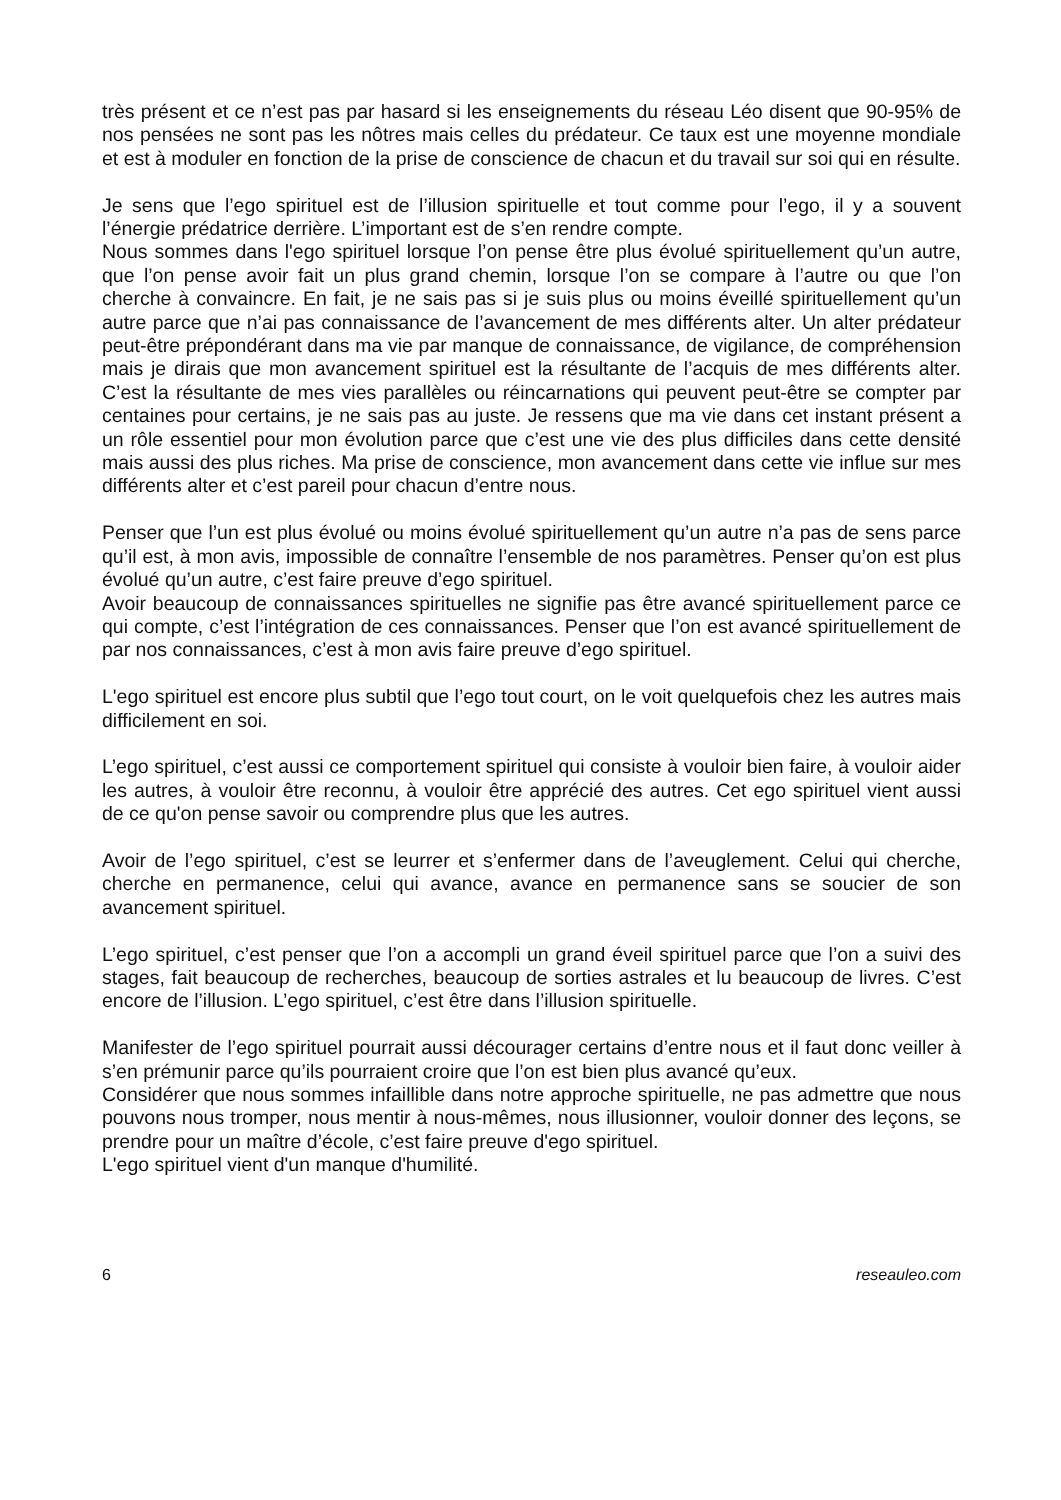très présent et ce n’est pas par hasard si les enseignements du réseau Léo disent que 90-95% de nos pensées ne sont pas les nôtres mais celles du prédateur. Ce taux est une moyenne mondiale et est à moduler en fonction de la prise de conscience de chacun et du travail sur soi qui en résulte.
Je sens que l’ego spirituel est de l’illusion spirituelle et tout comme pour l’ego, il y a souvent l’énergie prédatrice derrière. L’important est de s’en rendre compte.
Nous sommes dans l'ego spirituel lorsque l’on pense être plus évolué spirituellement qu’un autre, que l’on pense avoir fait un plus grand chemin, lorsque l’on se compare à l’autre ou que l’on cherche à convaincre. En fait, je ne sais pas si je suis plus ou moins éveillé spirituellement qu’un autre parce que n’ai pas connaissance de l’avancement de mes différents alter. Un alter prédateur peut-être prépondérant dans ma vie par manque de connaissance, de vigilance, de compréhension mais je dirais que mon avancement spirituel est la résultante de l’acquis de mes différents alter. C’est la résultante de mes vies parallèles ou réincarnations qui peuvent peut-être se compter par centaines pour certains, je ne sais pas au juste. Je ressens que ma vie dans cet instant présent a un rôle essentiel pour mon évolution parce que c’est une vie des plus difficiles dans cette densité mais aussi des plus riches. Ma prise de conscience, mon avancement dans cette vie influe sur mes différents alter et c’est pareil pour chacun d’entre nous.
Penser que l’un est plus évolué ou moins évolué spirituellement qu’un autre n’a pas de sens parce qu’il est, à mon avis, impossible de connaître l’ensemble de nos paramètres. Penser qu’on est plus évolué qu’un autre, c’est faire preuve d’ego spirituel.
Avoir beaucoup de connaissances spirituelles ne signifie pas être avancé spirituellement parce ce qui compte, c’est l’intégration de ces connaissances. Penser que l’on est avancé spirituellement de par nos connaissances, c’est à mon avis faire preuve d’ego spirituel.
L'ego spirituel est encore plus subtil que l’ego tout court, on le voit quelquefois chez les autres mais difficilement en soi.
L’ego spirituel, c’est aussi ce comportement spirituel qui consiste à vouloir bien faire, à vouloir aider les autres, à vouloir être reconnu, à vouloir être apprécié des autres. Cet ego spirituel vient aussi de ce qu'on pense savoir ou comprendre plus que les autres.
Avoir de l’ego spirituel, c’est se leurrer et s’enfermer dans de l’aveuglement. Celui qui cherche, cherche en permanence, celui qui avance, avance en permanence sans se soucier de son avancement spirituel.
L’ego spirituel, c’est penser que l’on a accompli un grand éveil spirituel parce que l’on a suivi des stages, fait beaucoup de recherches, beaucoup de sorties astrales et lu beaucoup de livres. C’est encore de l’illusion. L’ego spirituel, c’est être dans l’illusion spirituelle.
Manifester de l’ego spirituel pourrait aussi décourager certains d’entre nous et il faut donc veiller à s’en prémunir parce qu’ils pourraient croire que l’on est bien plus avancé qu’eux.
Considérer que nous sommes infaillible dans notre approche spirituelle, ne pas admettre que nous pouvons nous tromper, nous mentir à nous-mêmes, nous illusionner, vouloir donner des leçons, se prendre pour un maître d’école, c’est faire preuve d'ego spirituel.
L'ego spirituel vient d'un manque d'humilité.
6 reseauleo.com